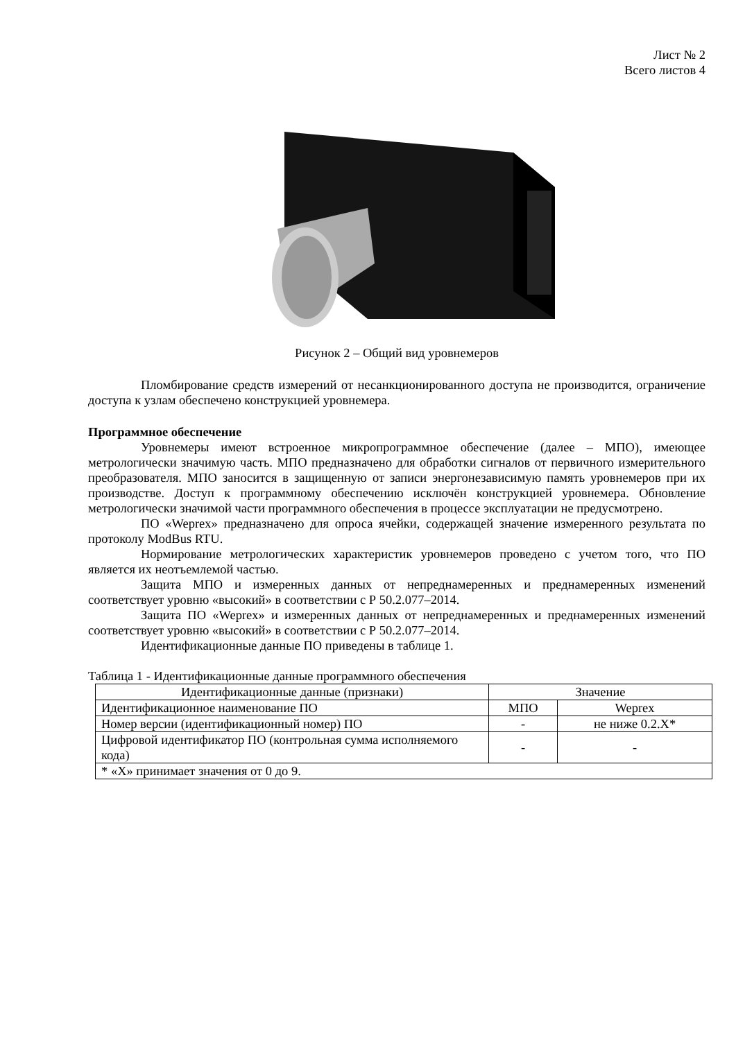Лист № 2
Всего листов 4
Рисунок 2 – Общий вид уровнемеров
Пломбирование средств измерений от несанкционированного доступа не производится, ограничение доступа к узлам обеспечено конструкцией уровнемера.
Программное обеспечение
Уровнемеры имеют встроенное микропрограммное обеспечение (далее – МПО), имеющее метрологически значимую часть. МПО предназначено для обработки сигналов от первичного измерительного преобразователя. МПО заносится в защищенную от записи энергонезависимую память уровнемеров при их производстве. Доступ к программному обеспечению исключён конструкцией уровнемера. Обновление метрологически значимой части программного обеспечения в процессе эксплуатации не предусмотрено.
ПО «Weprex» предназначено для опроса ячейки, содержащей значение измеренного результата по протоколу ModBus RTU.
Нормирование метрологических характеристик уровнемеров проведено с учетом того, что ПО является их неотъемлемой частью.
Защита МПО и измеренных данных от непреднамеренных и преднамеренных изменений соответствует уровню «высокий» в соответствии с Р 50.2.077–2014.
Защита ПО «Weprex» и измеренных данных от непреднамеренных и преднамеренных изменений соответствует уровню «высокий» в соответствии с Р 50.2.077–2014.
Идентификационные данные ПО приведены в таблице 1.
Таблица 1 - Идентификационные данные программного обеспечения
| Идентификационные данные (признаки) | Значение | |
| --- | --- | --- |
| Идентификационное наименование ПО | МПО | Weprex |
| Номер версии (идентификационный номер) ПО | - | не ниже 0.2.Х* |
| Цифровой идентификатор ПО (контрольная сумма исполняемого кода) | - | - |
| * «Х» принимает значения от 0 до 9. | | |